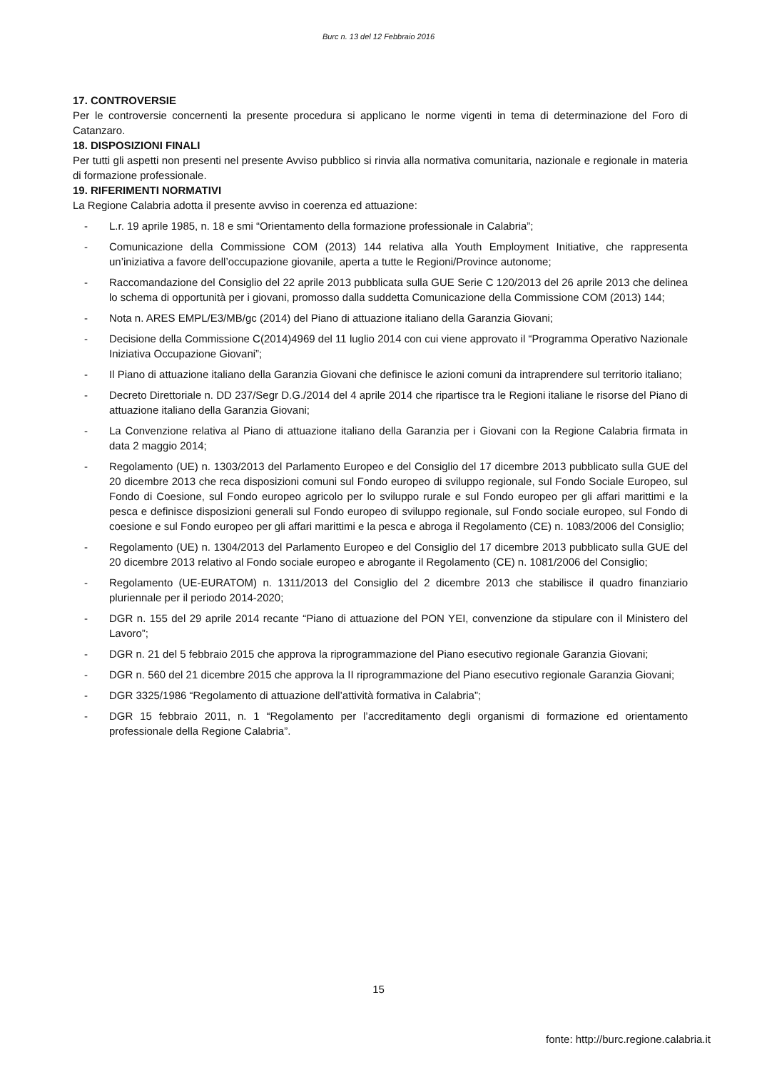Burc n. 13 del 12 Febbraio 2016
17. CONTROVERSIE
Per le controversie concernenti la presente procedura si applicano le norme vigenti in tema di determinazione del Foro di Catanzaro.
18. DISPOSIZIONI FINALI
Per tutti gli aspetti non presenti nel presente Avviso pubblico si rinvia alla normativa comunitaria, nazionale e regionale in materia di formazione professionale.
19. RIFERIMENTI NORMATIVI
La Regione Calabria adotta il presente avviso in coerenza ed attuazione:
- L.r. 19 aprile 1985, n. 18 e smi “Orientamento della formazione professionale in Calabria”;
- Comunicazione della Commissione COM (2013) 144 relativa alla Youth Employment Initiative, che rappresenta un’iniziativa a favore dell’occupazione giovanile, aperta a tutte le Regioni/Province autonome;
- Raccomandazione del Consiglio del 22 aprile 2013 pubblicata sulla GUE Serie C 120/2013 del 26 aprile 2013 che delinea lo schema di opportunità per i giovani, promosso dalla suddetta Comunicazione della Commissione COM (2013) 144;
- Nota n. ARES EMPL/E3/MB/gc (2014) del Piano di attuazione italiano della Garanzia Giovani;
- Decisione della Commissione C(2014)4969 del 11 luglio 2014 con cui viene approvato il “Programma Operativo Nazionale Iniziativa Occupazione Giovani”;
- Il Piano di attuazione italiano della Garanzia Giovani che definisce le azioni comuni da intraprendere sul territorio italiano;
- Decreto Direttoriale n. DD 237/Segr D.G./2014 del 4 aprile 2014 che ripartisce tra le Regioni italiane le risorse del Piano di attuazione italiano della Garanzia Giovani;
- La Convenzione relativa al Piano di attuazione italiano della Garanzia per i Giovani con la Regione Calabria firmata in data 2 maggio 2014;
- Regolamento (UE) n. 1303/2013 del Parlamento Europeo e del Consiglio del 17 dicembre 2013 pubblicato sulla GUE del 20 dicembre 2013 che reca disposizioni comuni sul Fondo europeo di sviluppo regionale, sul Fondo Sociale Europeo, sul Fondo di Coesione, sul Fondo europeo agricolo per lo sviluppo rurale e sul Fondo europeo per gli affari marittimi e la pesca e definisce disposizioni generali sul Fondo europeo di sviluppo regionale, sul Fondo sociale europeo, sul Fondo di coesione e sul Fondo europeo per gli affari marittimi e la pesca e abroga il Regolamento (CE) n. 1083/2006 del Consiglio;
- Regolamento (UE) n. 1304/2013 del Parlamento Europeo e del Consiglio del 17 dicembre 2013 pubblicato sulla GUE del 20 dicembre 2013 relativo al Fondo sociale europeo e abrogante il Regolamento (CE) n. 1081/2006 del Consiglio;
- Regolamento (UE-EURATOM) n. 1311/2013 del Consiglio del 2 dicembre 2013 che stabilisce il quadro finanziario pluriennale per il periodo 2014-2020;
- DGR n. 155 del 29 aprile 2014 recante “Piano di attuazione del PON YEI, convenzione da stipulare con il Ministero del Lavoro”;
- DGR n. 21 del 5 febbraio 2015 che approva la riprogrammazione del Piano esecutivo regionale Garanzia Giovani;
- DGR n. 560 del 21 dicembre 2015 che approva la II riprogrammazione del Piano esecutivo regionale Garanzia Giovani;
- DGR 3325/1986 “Regolamento di attuazione dell’attività formativa in Calabria”;
- DGR 15 febbraio 2011, n. 1 “Regolamento per l’accreditamento degli organismi di formazione ed orientamento professionale della Regione Calabria”.
15
fonte: http://burc.regione.calabria.it